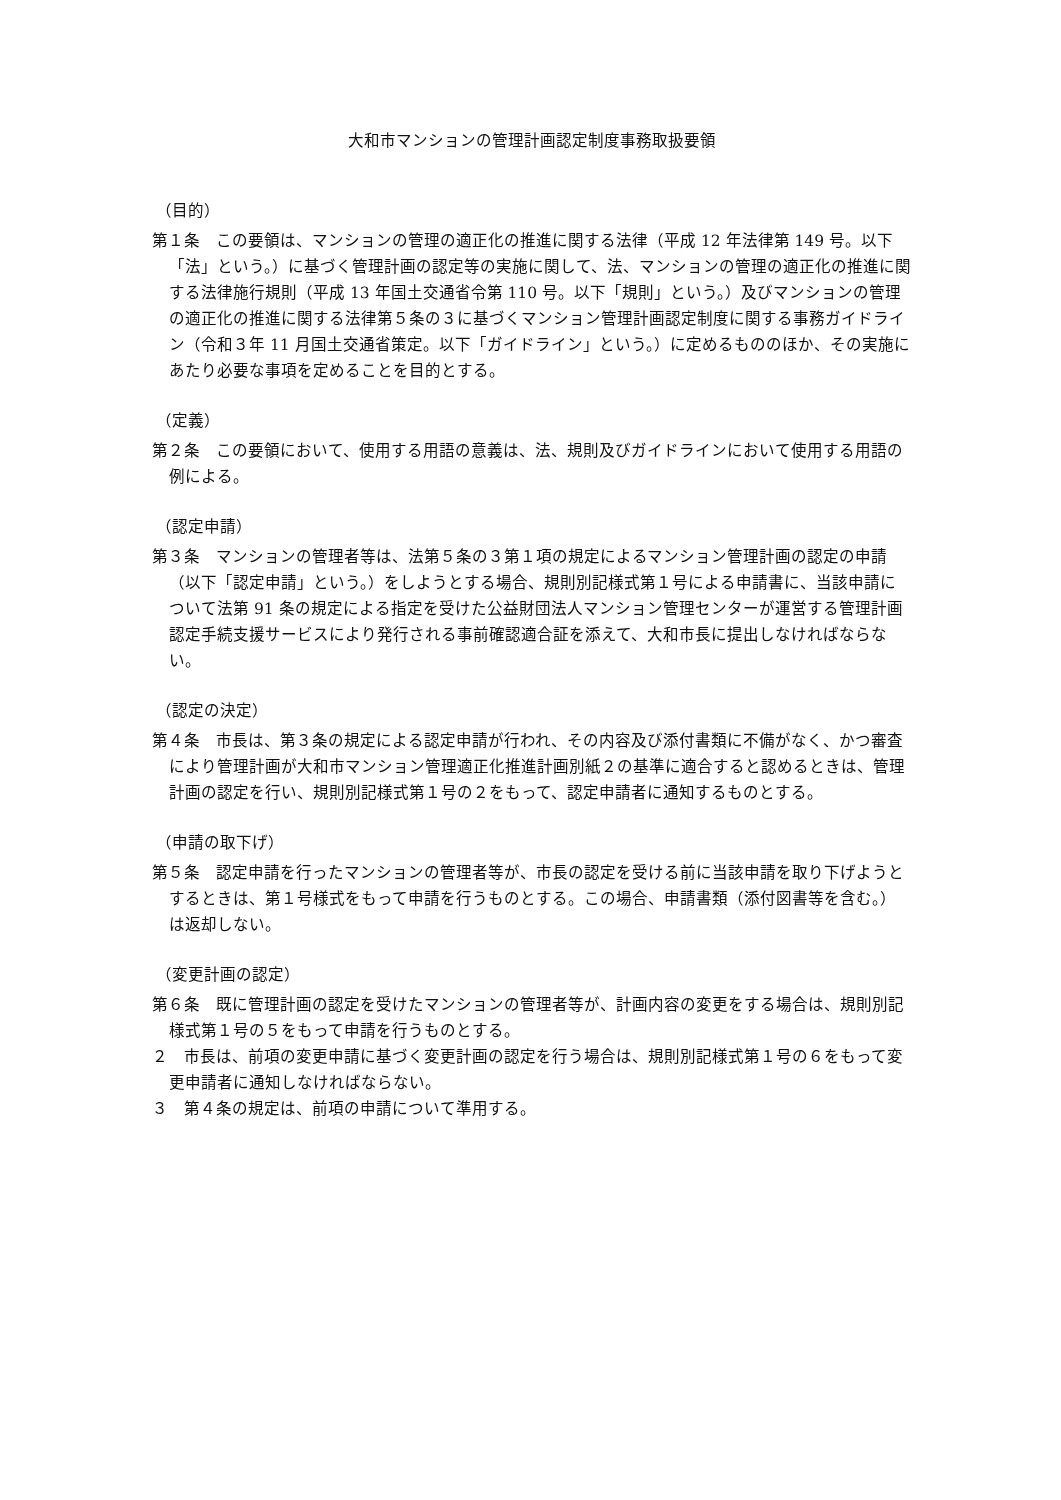大和市マンションの管理計画認定制度事務取扱要領
（目的）
第１条　この要領は、マンションの管理の適正化の推進に関する法律（平成 12 年法律第 149 号。以下「法」という。）に基づく管理計画の認定等の実施に関して、法、マンションの管理の適正化の推進に関する法律施行規則（平成 13 年国土交通省令第 110 号。以下「規則」という。）及びマンションの管理の適正化の推進に関する法律第５条の３に基づくマンション管理計画認定制度に関する事務ガイドライン（令和３年 11 月国土交通省策定。以下「ガイドライン」という。）に定めるもののほか、その実施にあたり必要な事項を定めることを目的とする。
（定義）
第２条　この要領において、使用する用語の意義は、法、規則及びガイドラインにおいて使用する用語の例による。
（認定申請）
第３条　マンションの管理者等は、法第５条の３第１項の規定によるマンション管理計画の認定の申請（以下「認定申請」という。）をしようとする場合、規則別記様式第１号による申請書に、当該申請について法第 91 条の規定による指定を受けた公益財団法人マンション管理センターが運営する管理計画認定手続支援サービスにより発行される事前確認適合証を添えて、大和市長に提出しなければならない。
（認定の決定）
第４条　市長は、第３条の規定による認定申請が行われ、その内容及び添付書類に不備がなく、かつ審査により管理計画が大和市マンション管理適正化推進計画別紙２の基準に適合すると認めるときは、管理計画の認定を行い、規則別記様式第１号の２をもって、認定申請者に通知するものとする。
（申請の取下げ）
第５条　認定申請を行ったマンションの管理者等が、市長の認定を受ける前に当該申請を取り下げようとするときは、第１号様式をもって申請を行うものとする。この場合、申請書類（添付図書等を含む。）は返却しない。
（変更計画の認定）
第６条　既に管理計画の認定を受けたマンションの管理者等が、計画内容の変更をする場合は、規則別記様式第１号の５をもって申請を行うものとする。
２　市長は、前項の変更申請に基づく変更計画の認定を行う場合は、規則別記様式第１号の６をもって変更申請者に通知しなければならない。
３　第４条の規定は、前項の申請について準用する。